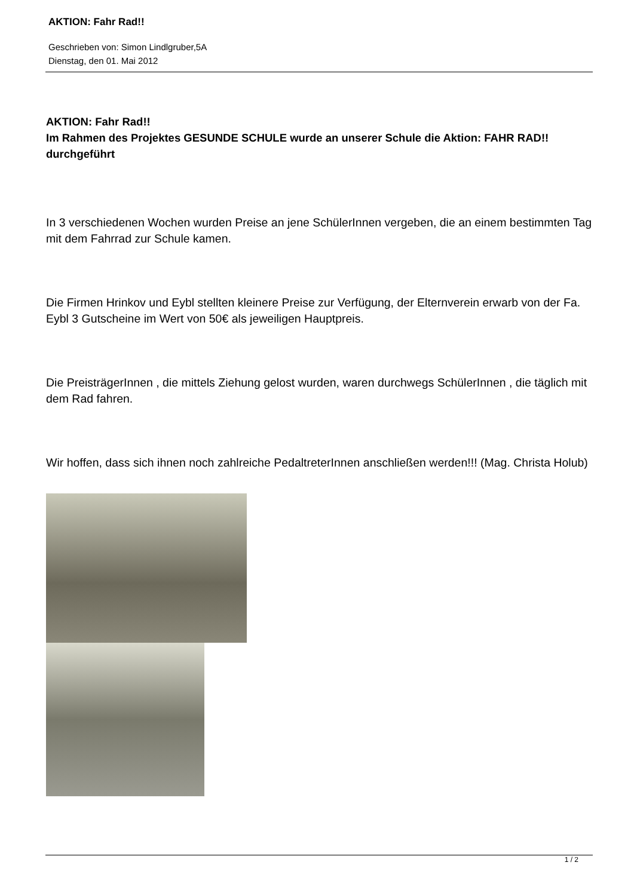AKTION: Fahr Rad!!
Geschrieben von: Simon Lindlgruber,5A
Dienstag, den 01. Mai 2012
AKTION: Fahr Rad!!
Im Rahmen des Projektes GESUNDE SCHULE wurde an unserer Schule die Aktion: FAHR RAD!! durchgeführt
In 3 verschiedenen Wochen wurden Preise an jene SchülerInnen vergeben, die an einem bestimmten Tag mit dem Fahrrad zur Schule kamen.
Die Firmen Hrinkov und Eybl stellten kleinere Preise zur Verfügung, der Elternverein erwarb von der Fa. Eybl 3 Gutscheine im Wert von 50€ als jeweiligen Hauptpreis.
Die PreisträgerInnen , die mittels Ziehung gelost wurden, waren durchwegs SchülerInnen , die täglich mit dem Rad fahren.
Wir hoffen, dass sich ihnen noch zahlreiche PedaltreterInnen anschließen werden!!! (Mag. Christa Holub)
1 / 2